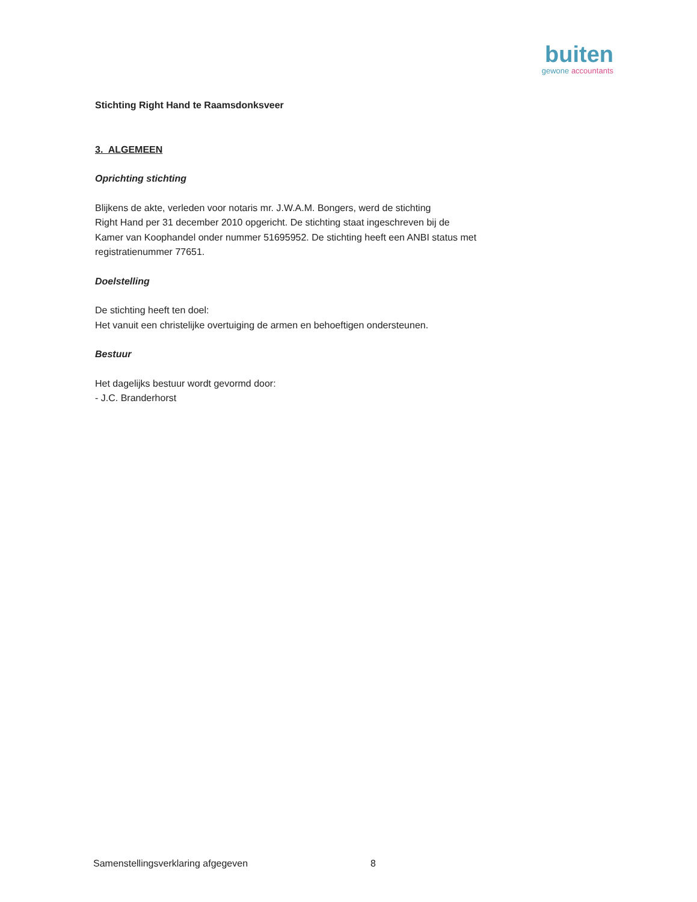buiten
gewone accountants
Stichting Right Hand te Raamsdonksveer
3. ALGEMEEN
Oprichting stichting
Blijkens de akte, verleden voor notaris mr. J.W.A.M. Bongers, werd de stichting
Right Hand per 31 december 2010 opgericht. De stichting staat ingeschreven bij de
Kamer van Koophandel onder nummer 51695952. De stichting heeft een ANBI status met
registratienummer 77651.
Doelstelling
De stichting heeft ten doel:
Het vanuit een christelijke overtuiging de armen en behoeftigen ondersteunen.
Bestuur
Het dagelijks bestuur wordt gevormd door:
- J.C. Branderhorst
Samenstellingsverklaring afgegeven 8